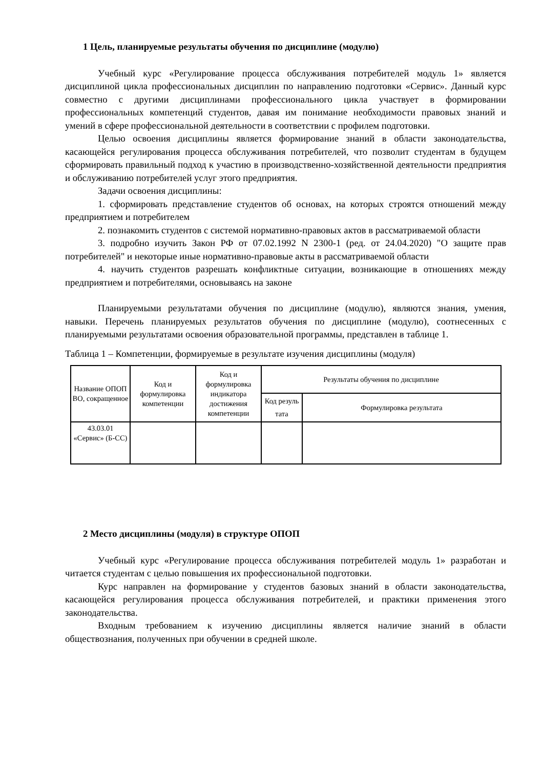1 Цель, планируемые результаты обучения по дисциплине (модулю)
Учебный курс «Регулирование процесса обслуживания потребителей модуль 1» является дисциплиной цикла профессиональных дисциплин по направлению подготовки «Сервис». Данный курс совместно с другими дисциплинами профессионального цикла участвует в формировании профессиональных компетенций студентов, давая им понимание необходимости правовых знаний и умений в сфере профессиональной деятельности в соответствии с профилем подготовки.
Целью освоения дисциплины является формирование знаний в области законодательства, касающейся регулирования процесса обслуживания потребителей, что позволит студентам в будущем сформировать правильный подход к участию в производственно-хозяйственной деятельности предприятия и обслуживанию потребителей услуг этого предприятия.
Задачи освоения дисциплины:
1. сформировать представление студентов об основах, на которых строятся отношений между предприятием и потребителем
2. познакомить студентов с системой нормативно-правовых актов в рассматриваемой области
3. подробно изучить Закон РФ от 07.02.1992 N 2300-1 (ред. от 24.04.2020) "О защите прав потребителей" и некоторые иные нормативно-правовые акты в рассматриваемой области
4. научить студентов разрешать конфликтные ситуации, возникающие в отношениях между предприятием и потребителями, основываясь на законе
Планируемыми результатами обучения по дисциплине (модулю), являются знания, умения, навыки. Перечень планируемых результатов обучения по дисциплине (модулю), соотнесенных с планируемыми результатами освоения образовательной программы, представлен в таблице 1.
Таблица 1 – Компетенции, формируемые в результате изучения дисциплины (модуля)
| Название ОПОП ВО, сокращенное | Код и формулировка компетенции | Код и формулировка индикатора достижения компетенции | Результаты обучения по дисциплине | |
| --- | --- | --- | --- | --- |
| | | | Код резуль тата | Формулировка результата |
| 43.03.01 «Сервис» (Б-СС) | | | | |
2 Место дисциплины (модуля) в структуре ОПОП
Учебный курс «Регулирование процесса обслуживания потребителей модуль 1» разработан и читается студентам с целью повышения их профессиональной подготовки.
Курс направлен на формирование у студентов базовых знаний в области законодательства, касающейся регулирования процесса обслуживания потребителей, и практики применения этого законодательства.
Входным требованием к изучению дисциплины является наличие знаний в области обществознания, полученных при обучении в средней школе.